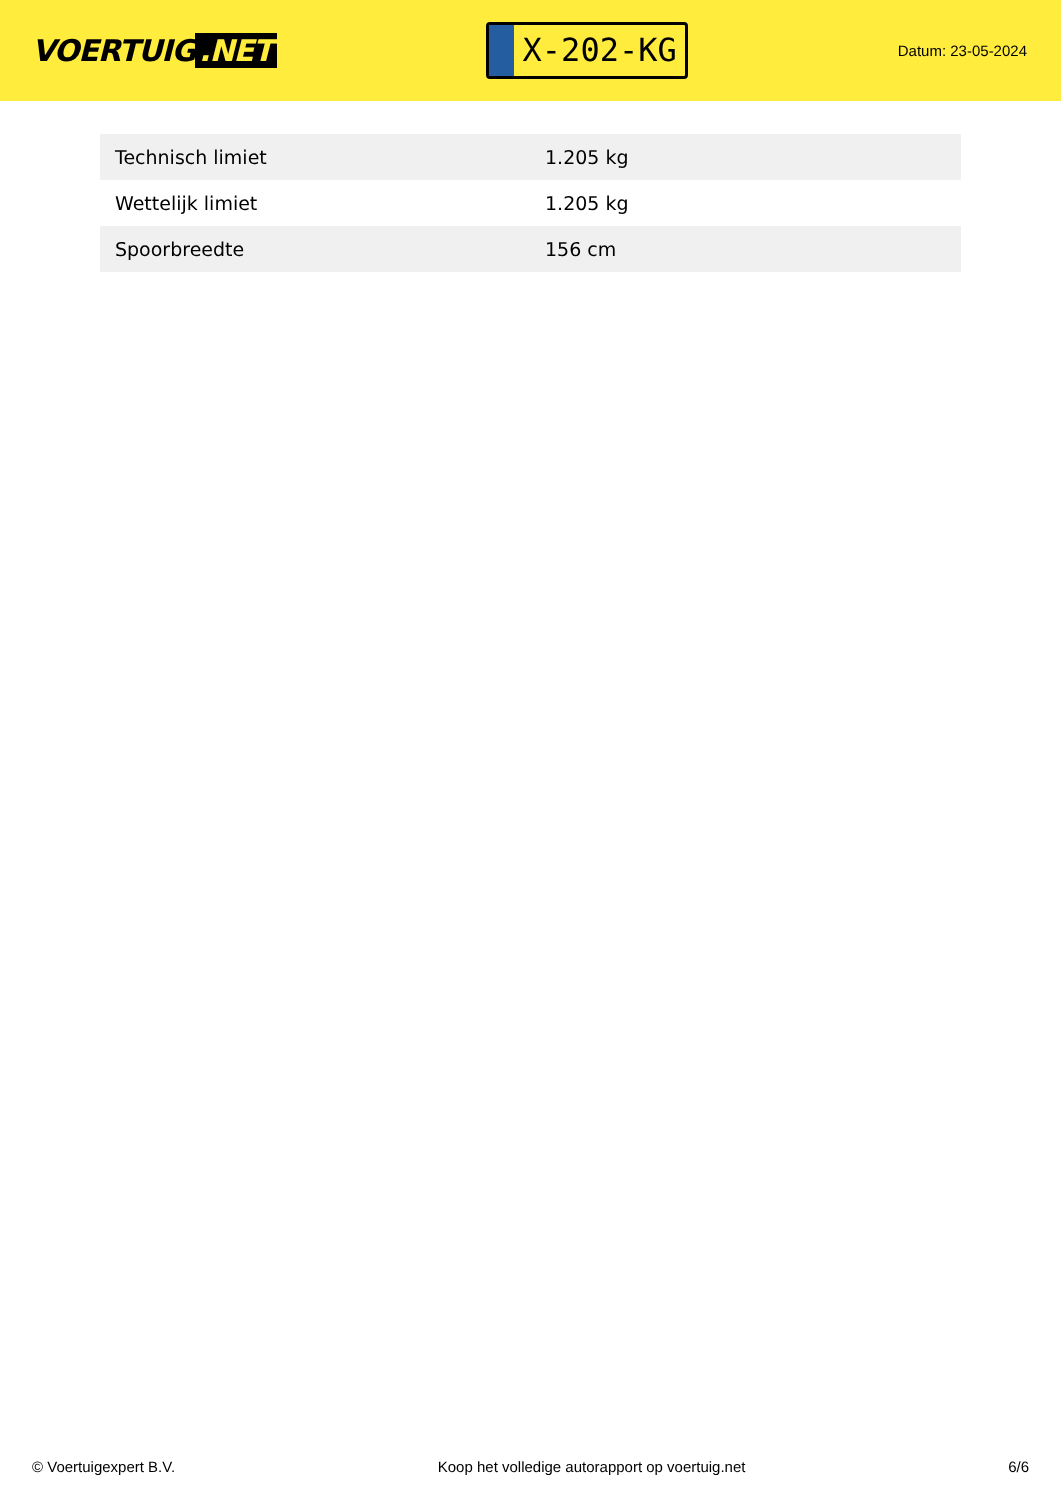VOERTUIG.NET
X-202-KG
Datum: 23-05-2024
| Technisch limiet | 1.205 kg |
| Wettelijk limiet | 1.205 kg |
| Spoorbreedte | 156 cm |
© Voertuigexpert B.V. Koop het volledige autorapport op voertuig.net
6/6